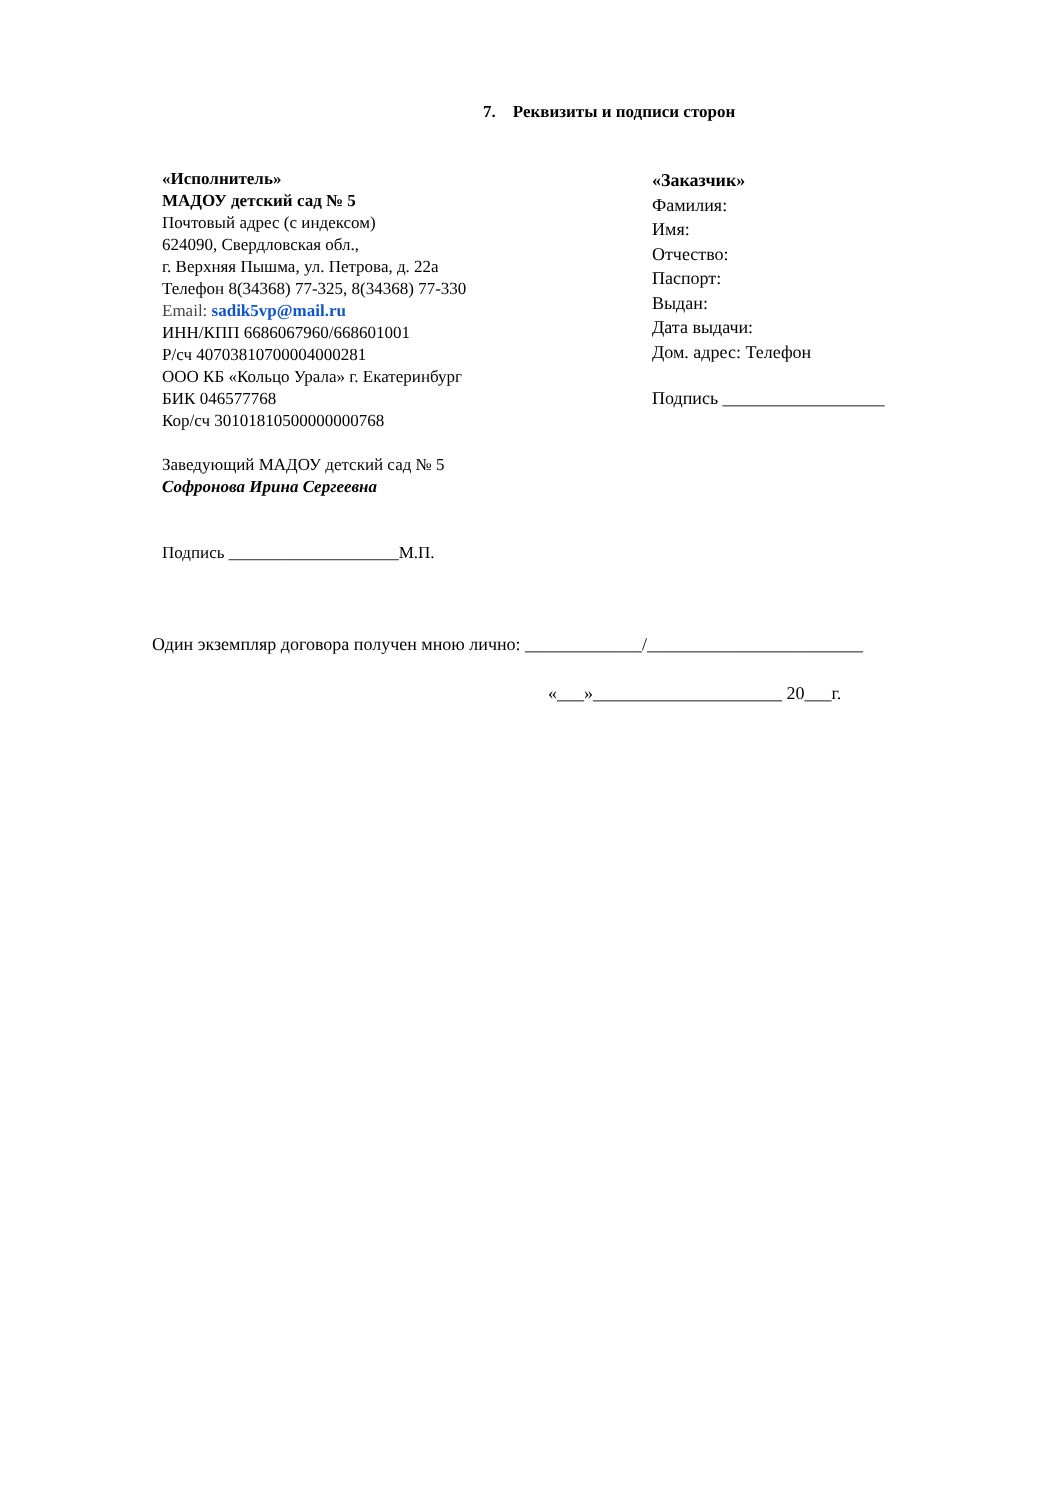7. Реквизиты и подписи сторон
«Исполнитель»
МАДОУ детский сад № 5
Почтовый адрес (с индексом)
624090, Свердловская обл.,
г. Верхняя Пышма, ул. Петрова, д. 22а
Телефон 8(34368) 77-325, 8(34368) 77-330
Email: sadik5vp@mail.ru
ИНН/КПП 6686067960/668601001
Р/сч 40703810700004000281
ООО КБ «Кольцо Урала» г. Екатеринбург
БИК 046577768
Кор/сч 30101810500000000768
Заведующий МАДОУ детский сад № 5
Софронова Ирина Сергеевна
Подпись ____________________М.П.
«Заказчик»
Фамилия:
Имя:
Отчество:
Паспорт:
Выдан:
Дата выдачи:
Дом. адрес: Телефон
Подпись __________________
Один экземпляр договора получен мною лично: _____________/________________________
«___»_____________________ 20___г.